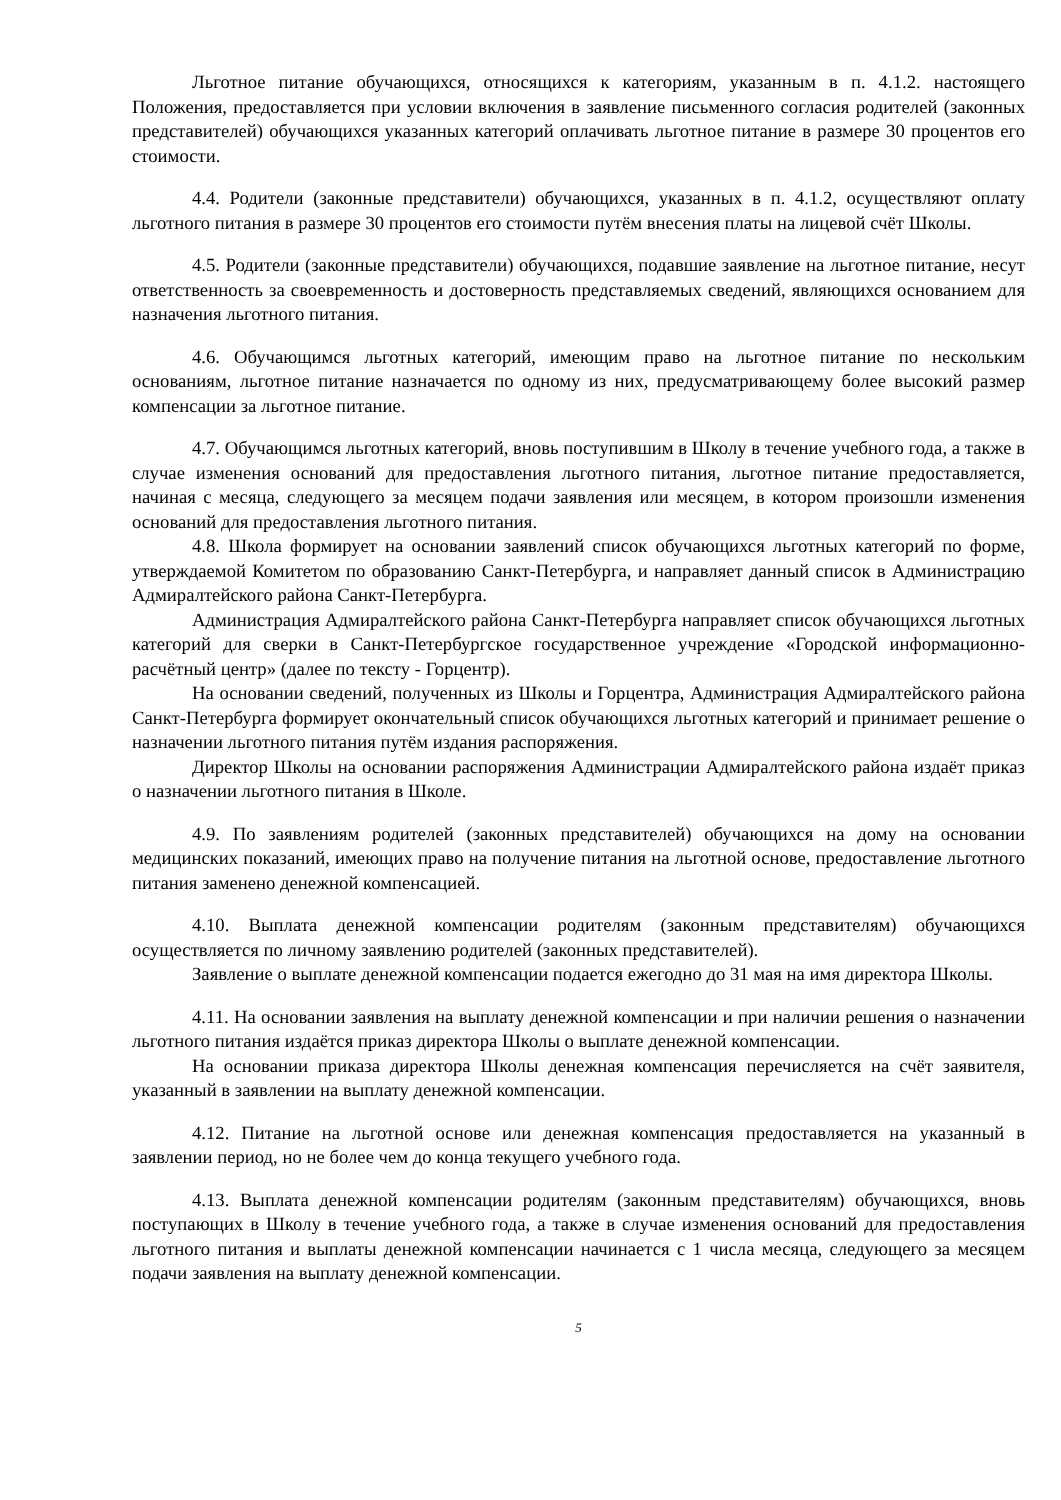Льготное питание обучающихся, относящихся к категориям, указанным в п. 4.1.2. настоящего Положения, предоставляется при условии включения в заявление письменного согласия родителей (законных представителей) обучающихся указанных категорий оплачивать льготное питание в размере 30 процентов его стоимости.
4.4. Родители (законные представители) обучающихся, указанных в п. 4.1.2, осуществляют оплату льготного питания в размере 30 процентов его стоимости путём внесения платы на лицевой счёт Школы.
4.5. Родители (законные представители) обучающихся, подавшие заявление на льготное питание, несут ответственность за своевременность и достоверность представляемых сведений, являющихся основанием для назначения льготного питания.
4.6. Обучающимся льготных категорий, имеющим право на льготное питание по нескольким основаниям, льготное питание назначается по одному из них, предусматривающему более высокий размер компенсации за льготное питание.
4.7. Обучающимся льготных категорий, вновь поступившим в Школу в течение учебного года, а также в случае изменения оснований для предоставления льготного питания, льготное питание предоставляется, начиная с месяца, следующего за месяцем подачи заявления или месяцем, в котором произошли изменения оснований для предоставления льготного питания.
4.8. Школа формирует на основании заявлений список обучающихся льготных категорий по форме, утверждаемой Комитетом по образованию Санкт-Петербурга, и направляет данный список в Администрацию Адмиралтейского района Санкт-Петербурга.
Администрация Адмиралтейского района Санкт-Петербурга направляет список обучающихся льготных категорий для сверки в Санкт-Петербургское государственное учреждение «Городской информационно-расчётный центр» (далее по тексту - Горцентр).
На основании сведений, полученных из Школы и Горцентра, Администрация Адмиралтейского района Санкт-Петербурга формирует окончательный список обучающихся льготных категорий и принимает решение о назначении льготного питания путём издания распоряжения.
Директор Школы на основании распоряжения Администрации Адмиралтейского района издаёт приказ о назначении льготного питания в Школе.
4.9. По заявлениям родителей (законных представителей) обучающихся на дому на основании медицинских показаний, имеющих право на получение питания на льготной основе, предоставление льготного питания заменено денежной компенсацией.
4.10. Выплата денежной компенсации родителям (законным представителям) обучающихся осуществляется по личному заявлению родителей (законных представителей).
Заявление о выплате денежной компенсации подается ежегодно до 31 мая на имя директора Школы.
4.11. На основании заявления на выплату денежной компенсации и при наличии решения о назначении льготного питания издаётся приказ директора Школы о выплате денежной компенсации.
На основании приказа директора Школы денежная компенсация перечисляется на счёт заявителя, указанный в заявлении на выплату денежной компенсации.
4.12. Питание на льготной основе или денежная компенсация предоставляется на указанный в заявлении период, но не более чем до конца текущего учебного года.
4.13. Выплата денежной компенсации родителям (законным представителям) обучающихся, вновь поступающих в Школу в течение учебного года, а также в случае изменения оснований для предоставления льготного питания и выплаты денежной компенсации начинается с 1 числа месяца, следующего за месяцем подачи заявления на выплату денежной компенсации.
5